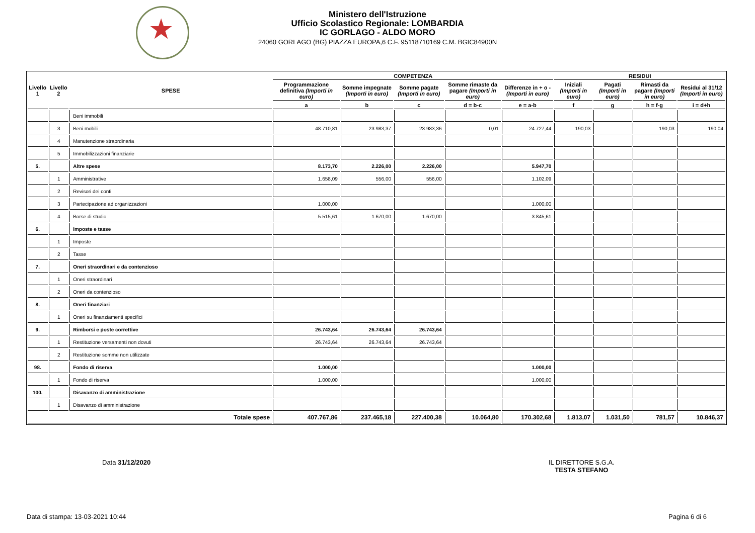Ministero dell'Istruzione
Ufficio Scolastico Regionale: LOMBARDIA
IC GORLAGO - ALDO MORO
24060 GORLAGO (BG) PIAZZA EUROPA,6 C.F. 95118710169 C.M. BGIC84900N
| Livello 1 | Livello 2 | SPESE | COMPETENZA | | | | | RESIDUI | | | |
| --- | --- | --- | --- | --- | --- | --- | --- | --- | --- | --- | --- |
| | | | Programmazione definitiva (Importi in euro) | Somme impegnate (Importi in euro) | Somme pagate (Importi in euro) | Somme rimaste da pagare (Importi in euro) | Differenze in + o - (Importi in euro) | Iniziali (Importi in euro) | Pagati (Importi in euro) | Rimasti da pagare (Importi in euro) | Residui al 31/12 (Importi in euro) |
| | | | a | b | c | d = b-c | e = a-b | f | g | h = f-g | i = d+h |
| | | Beni immobili | | | | | | | | | |
| | 3 | Beni mobili | 48.710,81 | 23.983,37 | 23.983,36 | 0,01 | 24.727,44 | 190,03 | | 190,03 | 190,04 |
| | 4 | Manutenzione straordinaria | | | | | | | | | |
| | 5 | Immobilizzazioni finanziarie | | | | | | | | | |
| 5. | | Altre spese | 8.173,70 | 2.226,00 | 2.226,00 | | 5.947,70 | | | | |
| | 1 | Amministrative | 1.658,09 | 556,00 | 556,00 | | 1.102,09 | | | | |
| | 2 | Revisori dei conti | | | | | | | | | |
| | 3 | Partecipazione ad organizzazioni | 1.000,00 | | | | 1.000,00 | | | | |
| | 4 | Borse di studio | 5.515,61 | 1.670,00 | 1.670,00 | | 3.845,61 | | | | |
| 6. | | Imposte e tasse | | | | | | | | | |
| | 1 | Imposte | | | | | | | | | |
| | 2 | Tasse | | | | | | | | | |
| 7. | | Oneri straordinari e da contenzioso | | | | | | | | | |
| | 1 | Oneri straordinari | | | | | | | | | |
| | 2 | Oneri da contenzioso | | | | | | | | | |
| 8. | | Oneri finanziari | | | | | | | | | |
| | 1 | Oneri su finanziamenti specifici | | | | | | | | | |
| 9. | | Rimborsi e poste correttive | 26.743,64 | 26.743,64 | 26.743,64 | | | | | | |
| | 1 | Restituzione versamenti non dovuti | 26.743,64 | 26.743,64 | 26.743,64 | | | | | | |
| | 2 | Restituzione somme non utilizzate | | | | | | | | | |
| 98. | | Fondo di riserva | 1.000,00 | | | | 1.000,00 | | | | |
| | 1 | Fondo di riserva | 1.000,00 | | | | 1.000,00 | | | | |
| 100. | | Disavanzo di amministrazione | | | | | | | | | |
| | 1 | Disavanzo di amministrazione | | | | | | | | | |
| Totale spese | | | 407.767,86 | 237.465,18 | 227.400,38 | 10.064,80 | 170.302,68 | 1.813,07 | 1.031,50 | 781,57 | 10.846,37 |
Data 31/12/2020
IL DIRETTORE S.G.A.
TESTA STEFANO
Data di stampa: 13-03-2021 10:44
Pagina 6 di 6